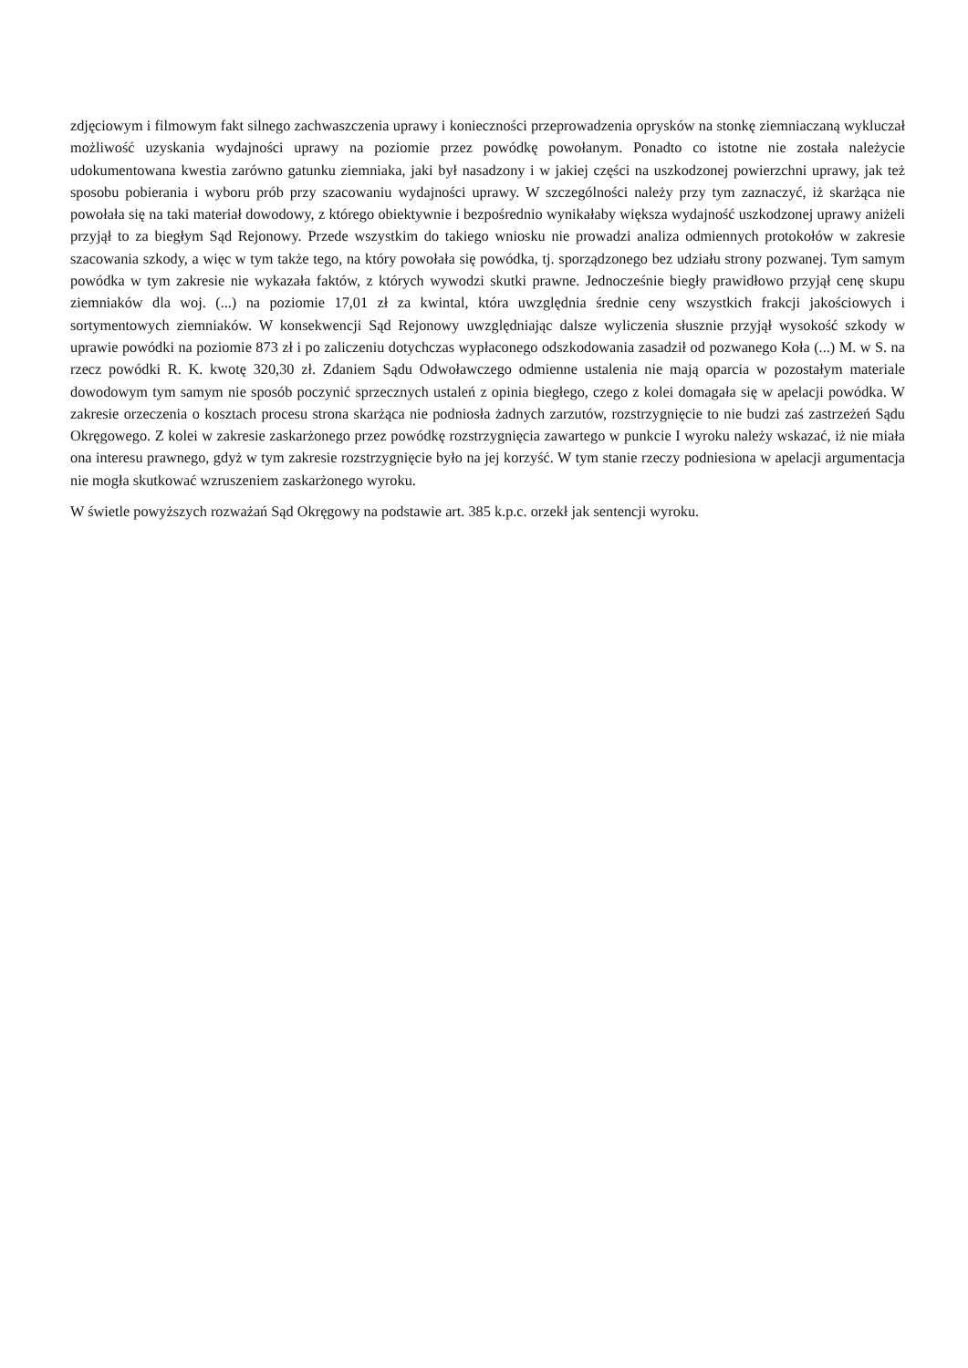zdjęciowym i filmowym fakt silnego zachwaszczenia uprawy i konieczności przeprowadzenia oprysków na stonkę ziemniaczaną wykluczał możliwość uzyskania wydajności uprawy na poziomie przez powódkę powołanym. Ponadto co istotne nie została należycie udokumentowana kwestia zarówno gatunku ziemniaka, jaki był nasadzony i w jakiej części na uszkodzonej powierzchni uprawy, jak też sposobu pobierania i wyboru prób przy szacowaniu wydajności uprawy. W szczególności należy przy tym zaznaczyć, iż skarżąca nie powołała się na taki materiał dowodowy, z którego obiektywnie i bezpośrednio wynikałaby większa wydajność uszkodzonej uprawy aniżeli przyjął to za biegłym Sąd Rejonowy. Przede wszystkim do takiego wniosku nie prowadzi analiza odmiennych protokołów w zakresie szacowania szkody, a więc w tym także tego, na który powołała się powódka, tj. sporządzonego bez udziału strony pozwanej. Tym samym powódka w tym zakresie nie wykazała faktów, z których wywodzi skutki prawne. Jednocześnie biegły prawidłowo przyjął cenę skupu ziemniaków dla woj. (...) na poziomie 17,01 zł za kwintal, która uwzględnia średnie ceny wszystkich frakcji jakościowych i sortymentowych ziemniaków. W konsekwencji Sąd Rejonowy uwzględniając dalsze wyliczenia słusznie przyjął wysokość szkody w uprawie powódki na poziomie 873 zł i po zaliczeniu dotychczas wypłaconego odszkodowania zasadził od pozwanego Koła (...) M. w S. na rzecz powódki R. K. kwotę 320,30 zł. Zdaniem Sądu Odwoławczego odmienne ustalenia nie mają oparcia w pozostałym materiale dowodowym tym samym nie sposób poczynić sprzecznych ustaleń z opinia biegłego, czego z kolei domagała się w apelacji powódka. W zakresie orzeczenia o kosztach procesu strona skarżąca nie podniosła żadnych zarzutów, rozstrzygnięcie to nie budzi zaś zastrzeżeń Sądu Okręgowego. Z kolei w zakresie zaskarżonego przez powódkę rozstrzygnięcia zawartego w punkcie I wyroku należy wskazać, iż nie miała ona interesu prawnego, gdyż w tym zakresie rozstrzygnięcie było na jej korzyść. W tym stanie rzeczy podniesiona w apelacji argumentacja nie mogła skutkować wzruszeniem zaskarżonego wyroku.
W świetle powyższych rozważań Sąd Okręgowy na podstawie art. 385 k.p.c. orzekł jak sentencji wyroku.